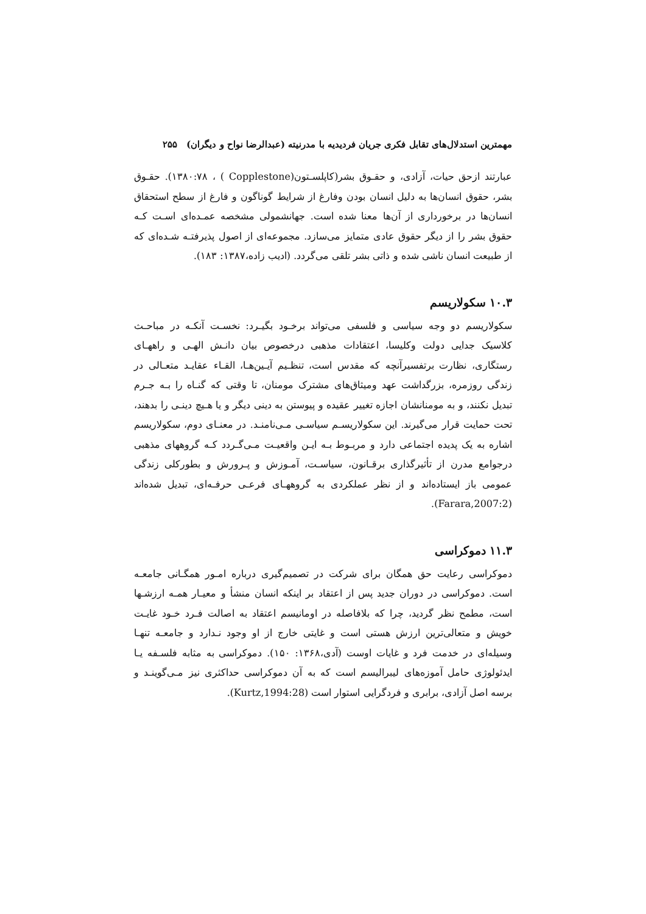مهمترین استدلال‌های تقابل فکری جریان فردیدیه با مدرنیته (عبدالرضا نواح و دیگران) ۲۵۵
عبارتند ازحق حیات، آزادی، و حقـوق بشر(کاپلسـتون(Copplestone ) ، ۱۳۸۰:۷۸). حقـوق بشر، حقوق انسان‌ها به دلیل انسان بودن وفارغ از شرایط گوناگون و فارغ از سطح استحقاق انسان‌ها در برخورداری از آن‌ها معنا شده است. جهانشمولی مشخصه عمـده‌ای اسـت کـه حقوق بشر را از دیگر حقوق عادی متمایز می‌سازد. مجموعه‌ای از اصول پذیرفتـه شـده‌ای که از طبیعت انسان ناشی شده و ذاتی بشر تلقی می‌گردد. (ادیب زاده،۱۳۸۷: ۱۸۳).
۱۰.۳ سکولاریسم
سکولاریسم دو وجه سیاسی و فلسفی می‌تواند برخـود بگیـرد: نخسـت آنکـه در مباحـث کلاسیک جدایی دولت وکلیسا، اعتقادات مذهبی درخصوص بیان دانـش الهـی و راههـای رستگاری، نظارت برتفسیرآنچه که مقدس است، تنظـیم آیـین‌هـا، القـاء عقایـد متعـالی در زندگی روزمره، بزرگداشت عهد ومیثاق‌های مشترک مومنان، تا وقتی که گنـاه را بـه جـرم تبدیل نکنند، و به مومنانشان اجازه تغییر عقیده و پیوستن به دینی دیگر و یا هـیچ دینـی را بدهند، تحت حمایت قرار می‌گیرند. این سکولاریسـم سیاسـی مـی‌نامنـد. در معنـای دوم، سکولاریسم اشاره به یک پدیده اجتماعی دارد و مربـوط بـه ایـن واقعیـت مـی‌گـردد کـه گروههای مذهبی درجوامع مدرن از تأثیرگذاری برقـانون، سیاسـت، آمـوزش و پـرورش و بطورکلی زندگی عمومی باز ایستاده‌اند و از نظر عملکردی به گروههـای فرعـی حرفـه‌ای، تبدیل شده‌اند (Farara,2007:2).
۱۱.۳ دموکراسی
دموکراسی رعایت حق همگان برای شرکت در تصمیم‌گیری درباره امـور همگـانی جامعـه است. دموکراسی در دوران جدید پس از اعتقاد بر اینکه انسان منشأ و معیـار همـه ارزشـها است، مطمح نظر گردید، چرا که بلافاصله در اومانیسم اعتقاد به اصالت فـرد خـود غایـت خویش و متعالی‌ترین ارزش هستی است و غایتی خارج از او وجود نـدارد و جامعـه تنهـا وسیله‌ای در خدمت فرد و غایات اوست (آدی،۱۳۶۸: ۱۵۰). دموکراسی به مثابه فلسـفه یـا ایدئولوژی حامل آموزه‌های لیبرالیسم است که به آن دموکراسی حداکثری نیز مـی‌گوینـد و برسه اصل آزادی، برابری و فردگرایی استوار است (Kurtz,1994:28).